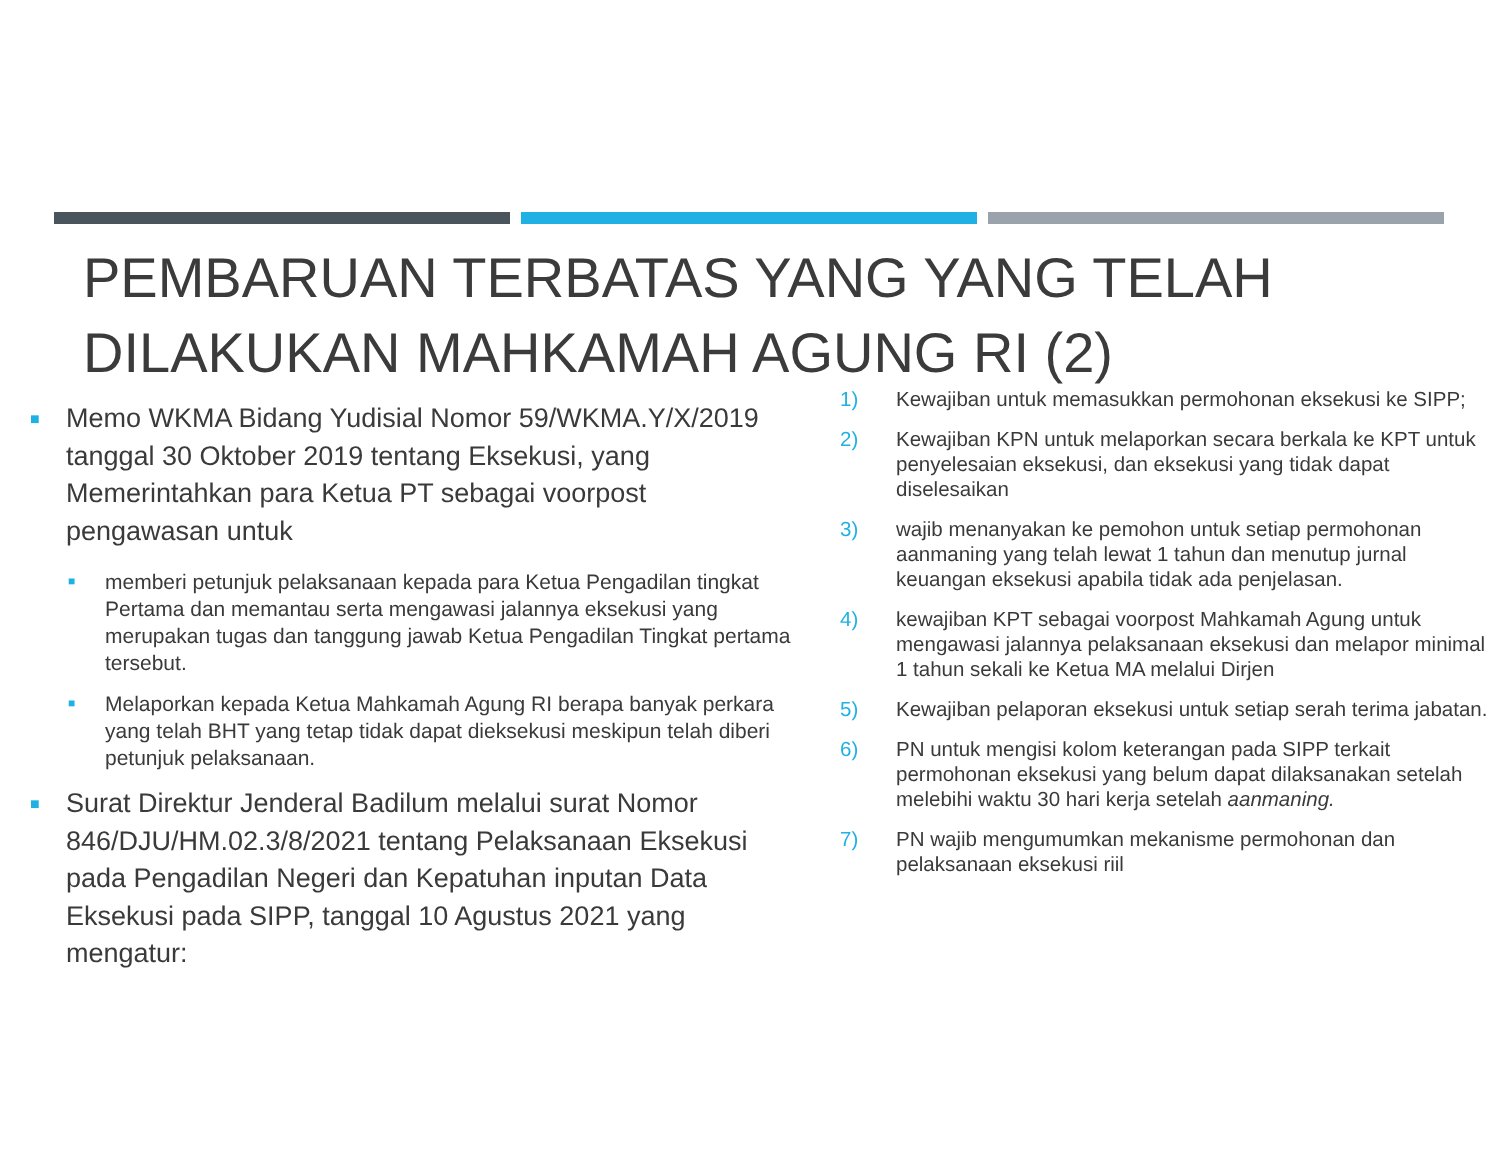PEMBARUAN TERBATAS YANG YANG TELAH DILAKUKAN MAHKAMAH AGUNG RI (2)
■
Memo WKMA Bidang Yudisial Nomor 59/WKMA.Y/X/2019 tanggal 30 Oktober 2019 tentang Eksekusi, yang Memerintahkan para Ketua PT sebagai voorpost pengawasan untuk
■
memberi petunjuk pelaksanaan kepada para Ketua Pengadilan tingkat Pertama dan memantau serta mengawasi jalannya eksekusi yang merupakan tugas dan tanggung jawab Ketua Pengadilan Tingkat pertama tersebut.
■
Melaporkan kepada Ketua Mahkamah Agung RI berapa banyak perkara yang telah BHT yang tetap tidak dapat dieksekusi meskipun telah diberi petunjuk pelaksanaan.
■
Surat Direktur Jenderal Badilum melalui surat Nomor 846/DJU/HM.02.3/8/2021 tentang Pelaksanaan Eksekusi pada Pengadilan Negeri dan Kepatuhan inputan Data Eksekusi pada SIPP, tanggal 10 Agustus 2021 yang mengatur:
1) Kewajiban untuk memasukkan permohonan eksekusi ke SIPP;
2) Kewajiban KPN untuk melaporkan secara berkala ke KPT untuk penyelesaian eksekusi, dan eksekusi yang tidak dapat diselesaikan
3) wajib menanyakan ke pemohon untuk setiap permohonan aanmaning yang telah lewat 1 tahun dan menutup jurnal keuangan eksekusi apabila tidak ada penjelasan.
4) kewajiban KPT sebagai voorpost Mahkamah Agung untuk mengawasi jalannya pelaksanaan eksekusi dan melapor minimal 1 tahun sekali ke Ketua MA melalui Dirjen
5) Kewajiban pelaporan eksekusi untuk setiap serah terima jabatan.
6) PN untuk mengisi kolom keterangan pada SIPP terkait permohonan eksekusi yang belum dapat dilaksanakan setelah melebihi waktu 30 hari kerja setelah aanmaning.
7) PN wajib mengumumkan mekanisme permohonan dan pelaksanaan eksekusi riil